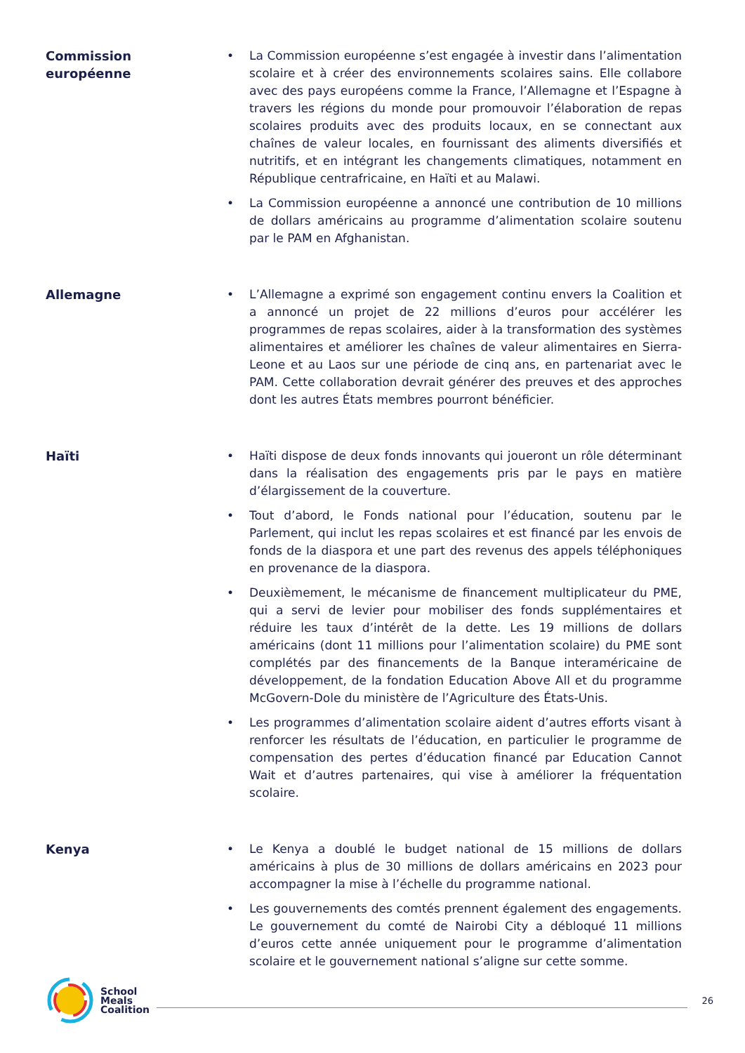Commission
européenne
• La Commission européenne s’est engagée à investir dans l’alimentation scolaire et à créer des environnements scolaires sains. Elle collabore avec des pays européens comme la France, l’Allemagne et l’Espagne à travers les régions du monde pour promouvoir l’élaboration de repas scolaires produits avec des produits locaux, en se connectant aux chaînes de valeur locales, en fournissant des aliments diversifiés et nutritifs, et en intégrant les changements climatiques, notamment en République centrafricaine, en Haïti et au Malawi.
• La Commission européenne a annoncé une contribution de 10 millions de dollars américains au programme d’alimentation scolaire soutenu par le PAM en Afghanistan.
Allemagne
• L’Allemagne a exprimé son engagement continu envers la Coalition et a annoncé un projet de 22 millions d’euros pour accélérer les programmes de repas scolaires, aider à la transformation des systèmes alimentaires et améliorer les chaînes de valeur alimentaires en Sierra-Leone et au Laos sur une période de cinq ans, en partenariat avec le PAM. Cette collaboration devrait générer des preuves et des approches dont les autres États membres pourront bénéficier.
Haïti
• Haïti dispose de deux fonds innovants qui joueront un rôle déterminant dans la réalisation des engagements pris par le pays en matière d’élargissement de la couverture.
• Tout d’abord, le Fonds national pour l’éducation, soutenu par le Parlement, qui inclut les repas scolaires et est financé par les envois de fonds de la diaspora et une part des revenus des appels téléphoniques en provenance de la diaspora.
• Deuxièmement, le mécanisme de financement multiplicateur du PME, qui a servi de levier pour mobiliser des fonds supplémentaires et réduire les taux d’intérêt de la dette. Les 19 millions de dollars américains (dont 11 millions pour l’alimentation scolaire) du PME sont complétés par des financements de la Banque interaméricaine de développement, de la fondation Education Above All et du programme McGovern-Dole du ministère de l’Agriculture des États-Unis.
• Les programmes d’alimentation scolaire aident d’autres efforts visant à renforcer les résultats de l’éducation, en particulier le programme de compensation des pertes d’éducation financé par Education Cannot Wait et d’autres partenaires, qui vise à améliorer la fréquentation scolaire.
Kenya
• Le Kenya a doublé le budget national de 15 millions de dollars américains à plus de 30 millions de dollars américains en 2023 pour accompagner la mise à l’échelle du programme national.
• Les gouvernements des comtés prennent également des engagements. Le gouvernement du comté de Nairobi City a débloqué 11 millions d’euros cette année uniquement pour le programme d’alimentation scolaire et le gouvernement national s’aligne sur cette somme.
School
Meals
Coalition
26